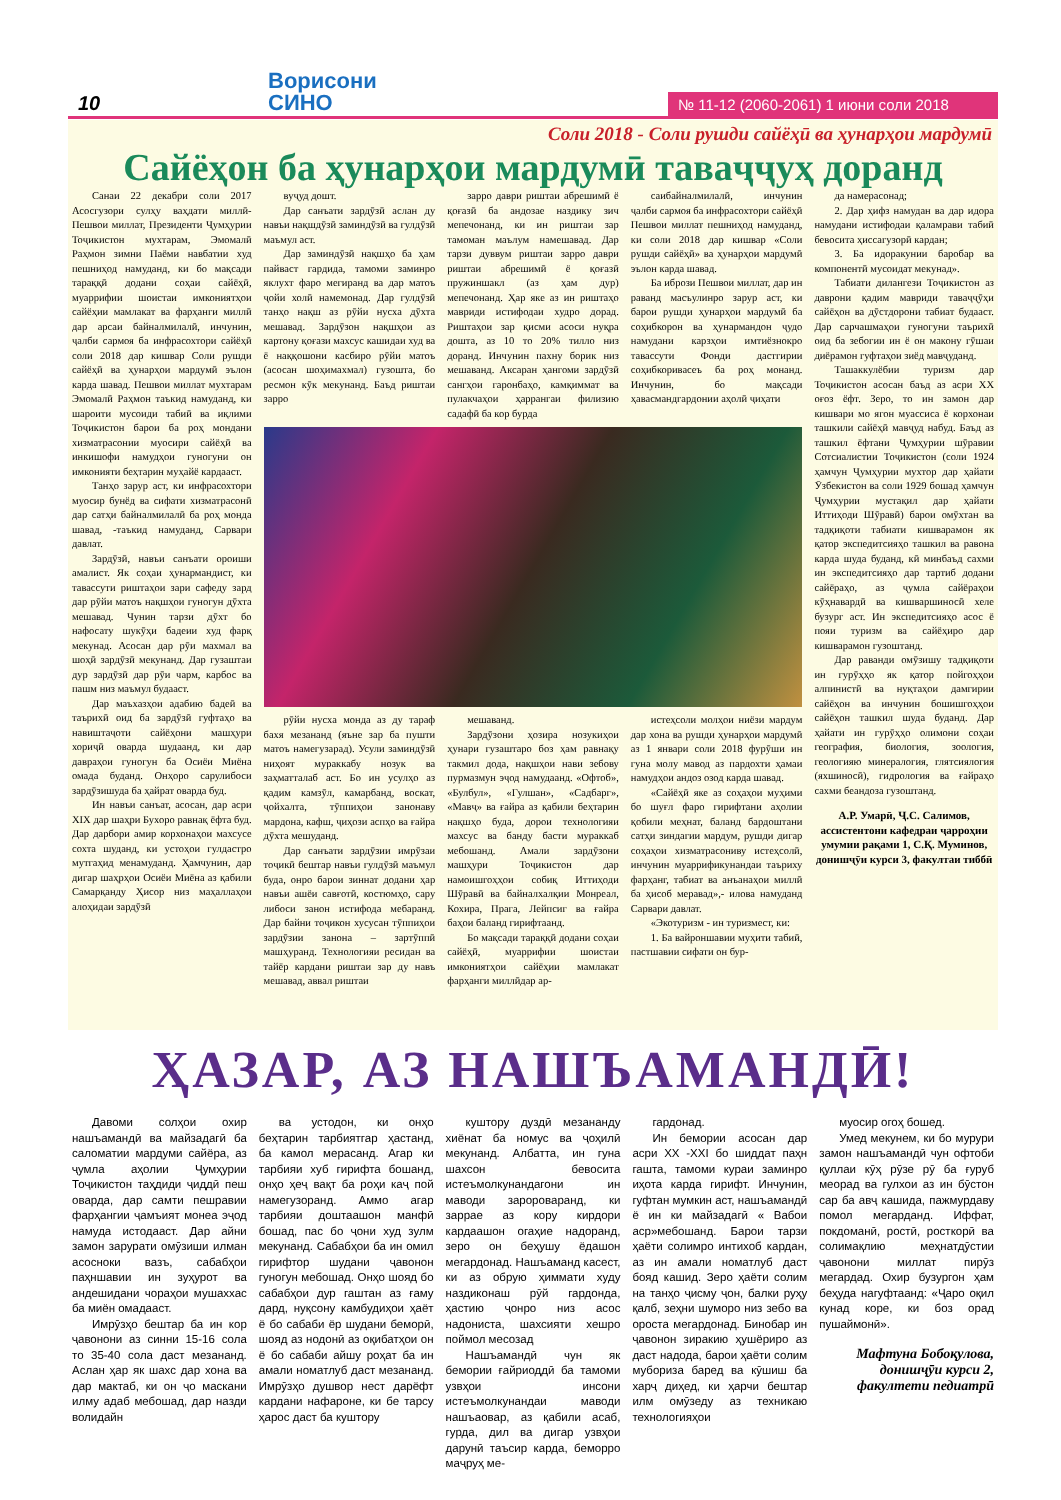10
Ворисони
СИНО № 11-12 (2060-2061) 1 июни соли 2018
Соли 2018 - Соли рушди сайёҳӣ ва ҳунарҳои мардумӣ
Сайёҳон ба ҳунарҳои мардумӣ таваҷҷуҳ доранд
Санаи 22 декабри соли 2017 Асосгузори сулҳу ваҳдати миллӣ-Пешвои миллат, Президенти Ҷумҳурии Тоҷикистон мухтарам, Эмомалӣ Раҳмон зимни Паёми навбатии худ пешниҳод намуданд, ки бо мақсади тараққӣ додани соҳаи сайёҳӣ, муаррифии шоистаи имкониятҳои сайёҳии мамлакат ва фарҳанги миллӣ дар арсаи байналмилалӣ, инчунин, ҷалби сармоя ба инфрасохтори сайёҳӣ соли 2018 дар кишвар Соли рушди сайёҳӣ ва ҳунарҳои мардумӣ эълон карда шавад. Пешвои миллат мухтарам Эмомалӣ Раҳмон таъкид намуданд, ки шароити мусоиди табиӣ ва иқлими Тоҷикистон барои ба роҳ мондани хизматрасонии муосири сайёҳӣ ва инкишофи намудҳои гуногуни он имконияти беҳтарин муҳайё кардааст.
Танҳо зарур аст, ки инфрасохтори муосир бунёд ва сифати хизматрасонӣ дар сатҳи байналмилалӣ ба роҳ монда шавад, -таъкид намуданд, Сарвари давлат.
Зардӯзӣ, навъи санъати ороиши амалист. Як соҳаи ҳунармандист, ки тавассути риштаҳои зари сафеду зард дар рӯйи матоъ нақшҳои гуногун дӯхта мешавад. Чунин тарзи дӯхт бо нафосату шукӯҳи бадеии худ фарқ мекунад. Асосан дар рӯи махмал ва шоҳӣ зардӯзӣ мекунанд. Дар гузаштаи дур зардӯзӣ дар рӯи чарм, карбос ва пашм низ маъмул будааст.
Дар маъхазҳои адабию бадеӣ ва таърихӣ оид ба зардӯзӣ гуфтаҳо ва навиштаҷоти сайёҳони машҳури хориҷӣ оварда шудаанд, ки дар давраҳои гуногун ба Осиёи Миёна омада буданд. Онҳоро сарулибоси зардӯзишуда ба ҳайрат оварда буд.
Ин навъи санъат, асосан, дар асри XIX дар шаҳри Бухоро равнақ ёфта буд. Дар дарбори амир корхонаҳои махсусе сохта шуданд, ки устоҳои гулдастро мутгаҳид менамуданд. Ҳамчунин, дар дигар шаҳрҳои Осиёи Миёна аз қабили Самарқанду Ҳисор низ маҳаллаҳои алоҳидаи зардӯзӣ
вуҷуд дошт.
Дар санъати зардӯзӣ аслан ду навъи нақшдӯзӣ заминдӯзӣ ва гулдӯзӣ маъмул аст.
Дар заминдӯзӣ нақшҳо ба ҳам пайваст гардида, тамоми заминро яклухт фаро мегиранд ва дар матоъ ҷойи холӣ намемонад. Дар гулдӯзӣ танҳо нақш аз рӯйи нусха дӯхта мешавад. Зардӯзон нақшҳои аз картону қоғази махсус кашидаи худ ва ё наққошони касбиро рӯйи матоъ (асосан шоҳимахмал) гузошта, бо ресмон кӯк мекунанд. Баъд риштаи зарро
зарро даври риштаи абрешимӣ ё қоғазӣ ба андозае наздику зич мепечонанд, ки ин риштаи зар тамоман маълум намешавад. Дар тарзи дуввум риштаи зарро даври риштаи абрешимӣ ё қоғазӣ пружиншакл (аз ҳам дур) мепечонанд. Ҳар яке аз ин риштаҳо мавриди истифодаи худро дорад. Риштаҳои зар қисми асоси нуқра дошта, аз 10 то 20% тилло низ доранд. Инчунин пахну борик низ мешаванд. Аксаран ҳангоми зардӯзӣ сангҳои гаронбаҳо, камқиммат ва пулакчаҳои ҳаррангаи филизию садафӣ ба кор бурда
саибайналмилалӣ, инчунин ҷалби сармоя ба инфрасохтори сайёҳӣ Пешвои миллат пешниҳод намуданд, ки соли 2018 дар кишвар «Соли рушди сайёҳӣ» ва ҳунарҳои мардумӣ эълон карда шавад.
Ба ибрози Пешвои миллат, дар ин раванд масъулинро зарур аст, ки барои рушди ҳунарҳои мардумӣ ба соҳибкорон ва ҳунармандон ҷудо намудани карзҳои имтиёзнокро тавассути Фонди дастгирии соҳибкоривасеъ ба роҳ монанд. Инчунин, бо мақсади ҳавасмандгардонии аҳолӣ ҷиҳати
рӯйи нусха монда аз ду тараф бахя мезананд (яъне зар ба пушти матоъ намегузарад). Усули заминдӯзӣ ниҳоят мураккабу нозук ва заҳматталаб аст. Бо ин усулҳо аз қадим камзӯл, камарбанд, воскат, ҷойхалта, тӯппиҳои занонаву мардона, кафш, ҷиҳози аспҳо ва ғайра дӯхта мешуданд.
Дар санъати зардӯзии имрӯзаи тоҷикӣ бештар навъи гулдӯзӣ маъмул буда, онро барои зиннат додани ҳар навъи ашёи савғотӣ, костюмҳо, сару либоси занон истифода мебаранд. Дар байни тоҷикон хусусан тӯппиҳои зардӯзии занона – зартӯппӣ машҳуранд. Технологияи ресидан ва тайёр кардани риштаи зар ду навъ мешавад, аввал риштаи
мешаванд.
Зардӯзони ҳозира нозукиҳои ҳунари гузаштаро боз ҳам равнақу такмил дода, нақшҳои нави зебову пурмазмун эҷод намудаанд. «Офтоб», «Булбул», «Гулшан», «Садбарг», «Мавҷ» ва ғайра аз қабили беҳтарин нақшҳо буда, дорои технологияи махсус ва банду басти мураккаб мебошанд. Амали зардӯзони машҳури Тоҷикистон дар намоишгоҳҳои собиқ Иттиҳоди Шӯравӣ ва байналхалқии Монреал, Кохира, Прага, Лейпсиг ва ғайра баҳои баланд гирифтаанд.
Бо мақсади тараққӣ додани соҳаи сайёҳӣ, муаррифии шоистаи имкониятҳои сайёҳии мамлакат фарҳанги миллӣдар ар-
истеҳсоли молҳои ниёзи мардум дар хона ва рушди ҳунарҳои мардумӣ аз 1 январи соли 2018 фурӯши ин гуна молу мавод аз пардохти ҳамаи намудҳои андоз озод карда шавад.
«Сайёҳӣ яке аз соҳаҳои муҳими бо шуғл фаро гирифтани аҳолии қобили меҳнат, баланд бардоштани сатҳи зиндагии мардум, рушди дигар соҳаҳои хизматрасониву истеҳсолӣ, инчунин муаррификунандаи таъриху фарҳанг, табиат ва анъанаҳои миллӣ ба ҳисоб меравад»,- илова намуданд Сарвари давлат.
«Экотуризм - ин туризмест, ки:
1. Ба вайроншавии муҳити табиӣ, пастшавии сифати он бур-
да намерасонад;
2. Дар ҳифз намудан ва дар идора намудани истифодаи қаламрави табиӣ бевосита ҳиссагузорӣ кардан;
3. Ба идоракунии баробар ва компонентӣ мусоидат мекунад».
Табиати дилангези Тоҷикистон аз даврони қадим мавриди таваҷҷӯҳи сайёҳон ва дӯстдорони табиат будааст. Дар сарчашмаҳои гуногуни таърихӣ оид ба зебогии ин ё он макону гӯшаи диёрамон гуфтаҳои зиёд мавҷуданд.
Ташаккулёбии туризм дар Тоҷикистон асосан баъд аз асри XX оғоз ёфт. Зеро, то ин замон дар кишвари мо ягон муассиса ё корхонаи ташкили сайёҳӣ мавҷуд набуд. Баъд аз ташкил ёфтани Ҷумҳурии шӯравии Сотсиалистии Тоҷикистон (соли 1924 ҳамчун Ҷумҳурии мухтор дар ҳайати Ӯзбекистон ва соли 1929 бошад ҳамчун Ҷумҳурии мустақил дар ҳайати Иттиҳоди Шӯравӣ) барои омӯхтан ва тадқиқоти табиати кишварамон як қатор экспедитсияҳо ташкил ва равона карда шуда буданд, кӣ минбаъд сахми ин экспедитсияҳо дар тартиб додани сайёраҳо, аз ҷумла сайёраҳои кӯҳнавардӣ ва кишваршиносӣ хеле бузург аст. Ин экспедитсияҳо асос ё пояи туризм ва сайёҳиро дар кишварамон гузоштанд.
Дар раванди омӯзишу тадқиқоти ин гурӯҳҳо як қатор пойгоҳҳои алпинистӣ ва нуқтаҳои дамгирии сайёҳон ва инчунин бошишгоҳҳои сайёҳон ташкил шуда буданд. Дар ҳайати ин гурӯҳҳо олимони соҳаи география, биология, зоология, геологияю минералогия, глятсиялогия (яхшиносӣ), гидрология ва ғайраҳо сахми беандоза гузоштанд.
А.Р. Умарӣ, Ҷ.С. Салимов, ассистентони кафедраи ҷарроҳии умумии рақами 1, С.Қ. Муминов, донишҷӯи курси 3, факултаи тиббӣ
ҲАЗАР, АЗ НАШЪАМАНДӢ!
Давоми солҳои охир нашъамандӣ ва майзадагӣ ба саломатии мардуми сайёра, аз ҷумла аҳолии Ҷумҳурии Тоҷикистон таҳдиди ҷиддӣ пеш оварда, дар самти пешравии фарҳангии ҷамъият монеа эҷод намуда истодааст. Дар айни замон зарурати омӯзиши илман асоснoки вазъ, сабабҳои паҳншавии ин зуҳурот ва андешидани чораҳои мушаххас ба миён омадааст.
Имрӯзҳо бештар ба ин кор ҷавонони аз синни 15-16 сола то 35-40 сола даст мезананд. Аслан ҳар як шахс дар хона ва дар мактаб, ки он ҷо маскани илму адаб мебошад, дар назди волидайн
ва устодон, ки онҳо беҳтарин тарбиятгар ҳастанд, ба камол мерасанд. Агар ки тарбияи хуб гирифта бошанд, онҳо ҳеҷ вақт ба роҳи каҷ пой намегузоранд. Аммо агар тарбияи доштаашон манфӣ бошад, пас бо ҷони худ зулм мекунанд. Сабабҳои ба ин омил гирифтор шудани ҷавонон гуногун мебошад. Онҳо шояд бо сабабҳои дур гаштан аз ғаму дард, нуқсону камбудиҳои ҳаёт ё бо сабаби ёр шудани беморӣ, шояд аз нодонӣ аз оқибатҳои он ё бо сабаби айшу роҳат ба ин амали номатлуб даст мезананд. Имрӯзҳо душвор нест дарёфт кардани нафароне, ки бе тарсу ҳарос даст ба куштору
куштору дуздӣ мезананду хиёнат ба номус ва ҷоҳилӣ мекунанд. Албатта, ин гуна шахсон бевосита истеъмолкунандагони ин маводи зароровaранд, ки заррае аз кору кирдори кардаашон огаҳие надоранд, зеро он беҳушу ёдашон мегардонад. Нашъаманд касест, ки аз обрую ҳиммати худу наздиконаш рӯй гардонда, ҳастию ҷонро низ асос надониста, шахсияти хешро поймол месозад
Нашъамандӣ чун як бемории ғайриоддӣ ба тамоми узвҳои инсони истеъмолкунандаи маводи нашъаовар, аз қабили асаб, гурда, дил ва дигар узвҳои дарунӣ таъсир карда, беморро маҷруҳ ме-
гардонад.
Ин бемории асосан дар асри XX -XXI бо шиддат паҳн гашта, тамоми кураи заминро иҳота карда гирифт. Инчунин, гуфтан мумкин аст, нашъамандӣ ё ин ки майзадагӣ « Вабои аср»мебошанд. Барои тарзи ҳаёти солимро интихоб кардан, аз ин амали номатлуб даст бояд кашид. Зеро ҳаёти солим на танҳо ҷисму ҷон, балки руҳу қалб, зеҳни шуморо низ зебо ва ороста мегардонад. Бинобар ин ҷавонон зиракию ҳушёриро аз даст надода, барои ҳаёти солим мубориза баред ва кӯшиш ба харҷ диҳед, ки ҳарчи бештар илм омӯзеду аз техникаю технологияҳои
муосир огоҳ бошед.
Умед мекунем, ки бо мурури замон нашъамандӣ чун офтоби қуллаи кӯҳ рӯзе рӯ ба ғуруб меорад ва гулхои аз ин бӯстон сар ба авҷ кашида, пажмурдаву помол мегарданд. Иффат, покдоманӣ, ростӣ, росткорӣ ва солимақлию меҳнатдӯстии ҷавонони миллат пирӯз мегардад. Охир бузургон ҳам беҳуда нагуфтаанд: «Ҷаро оқил кунад коре, ки боз орад пушаймонӣ».
Мафтуна Бобоқулова, донишҷӯи курси 2, факултети педиатрӣ